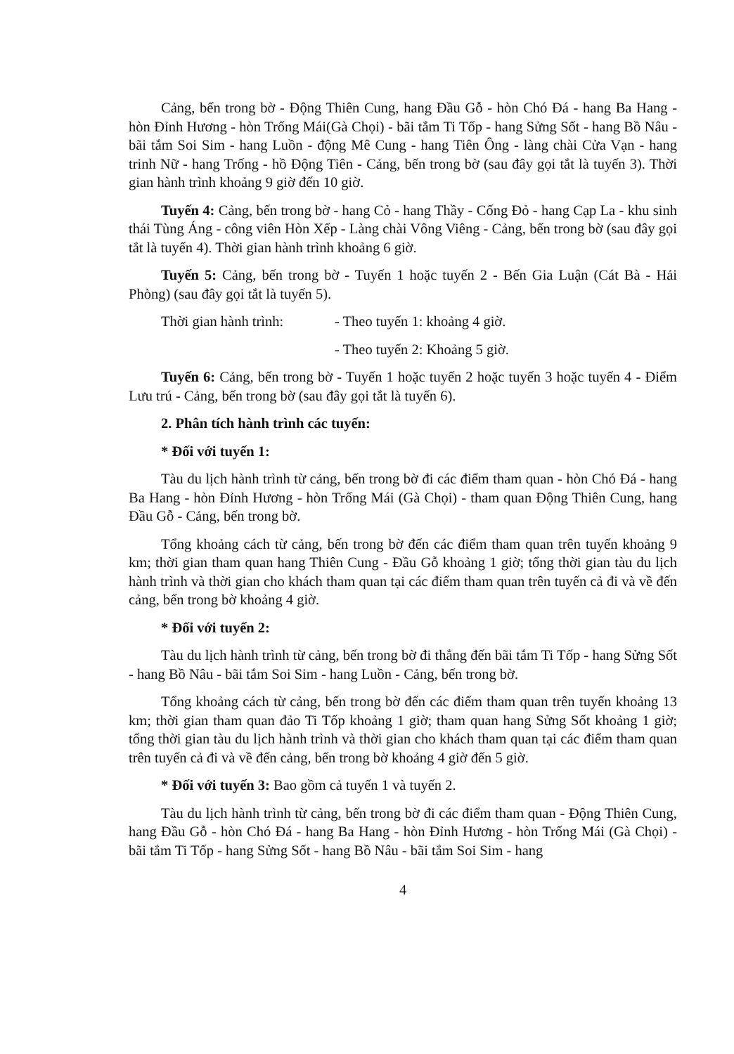Cảng, bến trong bờ - Động Thiên Cung, hang Đầu Gỗ - hòn Chó Đá - hang Ba Hang - hòn Đỉnh Hương - hòn Trống Mái(Gà Chọi) - bãi tắm Ti Tốp - hang Sửng Sốt - hang Bồ Nâu - bãi tắm Soi Sim - hang Luồn - động Mê Cung - hang Tiên Ông - làng chài Cửa Vạn - hang trinh Nữ - hang Trống - hồ Động Tiên - Cảng, bến trong bờ (sau đây gọi tắt là tuyến 3). Thời gian hành trình khoảng 9 giờ đến 10 giờ.
Tuyến 4: Cảng, bến trong bờ - hang Cỏ - hang Thầy - Cống Đỏ - hang Cạp La - khu sinh thái Tùng Áng - công viên Hòn Xếp - Làng chài Vông Viêng - Cảng, bến trong bờ (sau đây gọi tắt là tuyến 4). Thời gian hành trình khoảng 6 giờ.
Tuyến 5: Cảng, bến trong bờ - Tuyến 1 hoặc tuyến 2 - Bến Gia Luận (Cát Bà - Hải Phòng) (sau đây gọi tắt là tuyến 5).
Thời gian hành trình: - Theo tuyến 1: khoảng 4 giờ.
- Theo tuyến 2: Khoảng 5 giờ.
Tuyến 6: Cảng, bến trong bờ - Tuyến 1 hoặc tuyến 2 hoặc tuyến 3 hoặc tuyến 4 - Điểm Lưu trú - Cảng, bến trong bờ (sau đây gọi tắt là tuyến 6).
2. Phân tích hành trình các tuyến:
* Đối với tuyến 1:
Tàu du lịch hành trình từ cảng, bến trong bờ đi các điểm tham quan - hòn Chó Đá - hang Ba Hang - hòn Đỉnh Hương - hòn Trống Mái (Gà Chọi) - tham quan Động Thiên Cung, hang Đầu Gỗ - Cảng, bến trong bờ.
Tổng khoảng cách từ cảng, bến trong bờ đến các điểm tham quan trên tuyến khoảng 9 km; thời gian tham quan hang Thiên Cung - Đầu Gỗ khoảng 1 giờ; tổng thời gian tàu du lịch hành trình và thời gian cho khách tham quan tại các điểm tham quan trên tuyến cả đi và về đến cảng, bến trong bờ khoảng 4 giờ.
* Đối với tuyến 2:
Tàu du lịch hành trình từ cảng, bến trong bờ đi thẳng đến bãi tắm Ti Tốp - hang Sửng Sốt - hang Bồ Nâu - bãi tắm Soi Sim - hang Luồn - Cảng, bến trong bờ.
Tổng khoảng cách từ cảng, bến trong bờ đến các điểm tham quan trên tuyến khoảng 13 km; thời gian tham quan đảo Ti Tốp khoảng 1 giờ; tham quan hang Sửng Sốt khoảng 1 giờ; tổng thời gian tàu du lịch hành trình và thời gian cho khách tham quan tại các điểm tham quan trên tuyến cả đi và về đến cảng, bến trong bờ khoảng 4 giờ đến 5 giờ.
* Đối với tuyến 3: Bao gồm cả tuyến 1 và tuyến 2.
Tàu du lịch hành trình từ cảng, bến trong bờ đi các điểm tham quan - Động Thiên Cung, hang Đầu Gỗ - hòn Chó Đá - hang Ba Hang - hòn Đỉnh Hương - hòn Trống Mái (Gà Chọi) - bãi tắm Ti Tốp - hang Sửng Sốt - hang Bồ Nâu - bãi tắm Soi Sim - hang
4